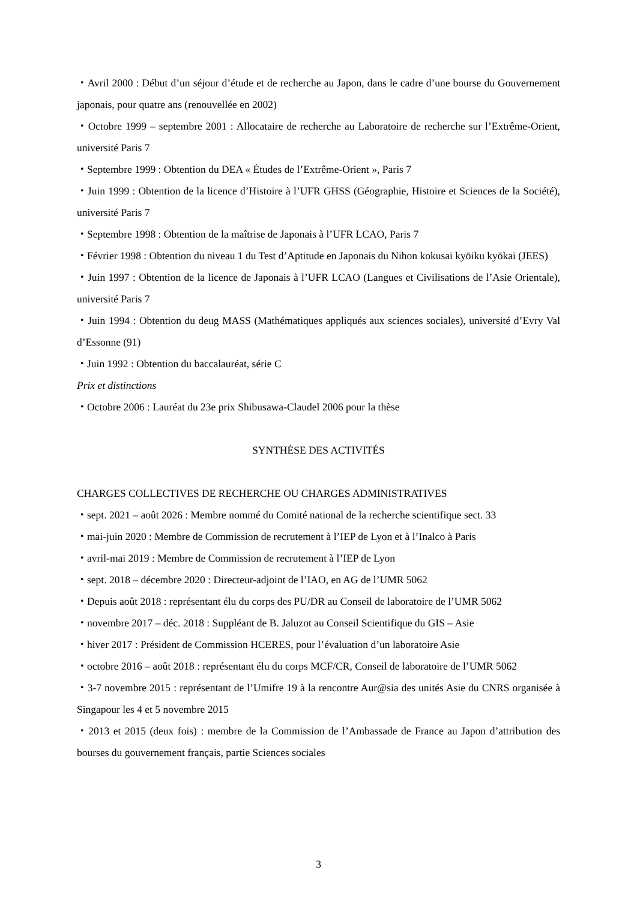・Avril 2000 : Début d’un séjour d’étude et de recherche au Japon, dans le cadre d’une bourse du Gouvernement japonais, pour quatre ans (renouvellée en 2002)
・Octobre 1999 – septembre 2001 : Allocataire de recherche au Laboratoire de recherche sur l’Extrême-Orient, université Paris 7
・Septembre 1999 : Obtention du DEA « Études de l’Extrême-Orient », Paris 7
・Juin 1999 : Obtention de la licence d’Histoire à l’UFR GHSS (Géographie, Histoire et Sciences de la Société), université Paris 7
・Septembre 1998 : Obtention de la maîtrise de Japonais à l’UFR LCAO, Paris 7
・Février 1998 : Obtention du niveau 1 du Test d’Aptitude en Japonais du Nihon kokusai kyōiku kyōkai (JEES)
・Juin 1997 : Obtention de la licence de Japonais à l’UFR LCAO (Langues et Civilisations de l’Asie Orientale), université Paris 7
・Juin 1994 : Obtention du deug MASS (Mathématiques appliqués aux sciences sociales), université d’Evry Val d’Essonne (91)
・Juin 1992 : Obtention du baccalauréat, série C
Prix et distinctions
・Octobre 2006 : Lauréat du 23e prix Shibusawa-Claudel 2006 pour la thèse
SYNTHÈSE DES ACTIVITÉS
CHARGES COLLECTIVES DE RECHERCHE OU CHARGES ADMINISTRATIVES
・sept. 2021 – août 2026 : Membre nommé du Comité national de la recherche scientifique sect. 33
・mai-juin 2020 : Membre de Commission de recrutement à l’IEP de Lyon et à l’Inalco à Paris
・avril-mai 2019 : Membre de Commission de recrutement à l’IEP de Lyon
・sept. 2018 – décembre 2020 : Directeur-adjoint de l’IAO, en AG de l’UMR 5062
・Depuis août 2018 : représentant élu du corps des PU/DR au Conseil de laboratoire de l’UMR 5062
・novembre 2017 – déc. 2018 : Suppléant de B. Jaluzot au Conseil Scientifique du GIS – Asie
・hiver 2017 : Président de Commission HCERES, pour l’évaluation d’un laboratoire Asie
・octobre 2016 – août 2018 : représentant élu du corps MCF/CR, Conseil de laboratoire de l’UMR 5062
・3-7 novembre 2015 : représentant de l’Umifre 19 à la rencontre Aur@sia des unités Asie du CNRS organisée à Singapour les 4 et 5 novembre 2015
・2013 et 2015 (deux fois) : membre de la Commission de l’Ambassade de France au Japon d’attribution des bourses du gouvernement français, partie Sciences sociales
3